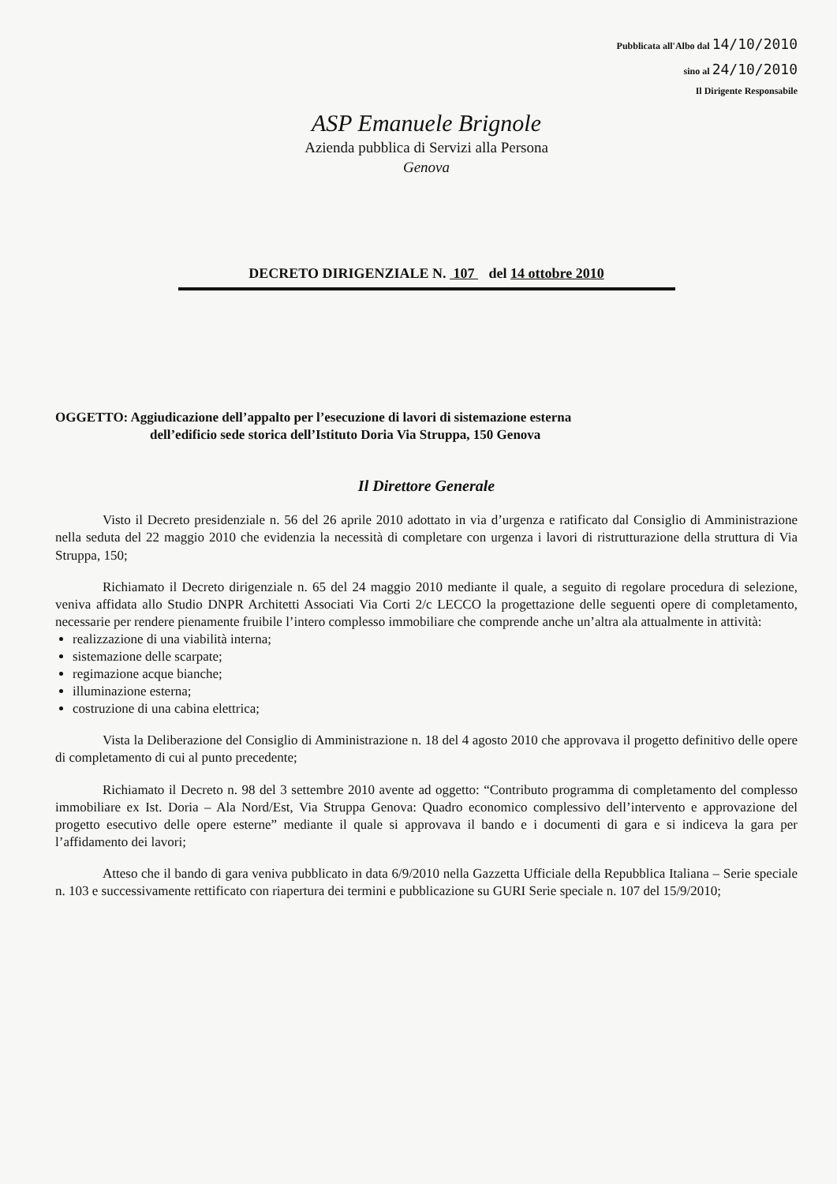Pubblicata all'Albo dal 14/10/2010
sino al 24/10/2010
Il Dirigente Responsabile
ASP Emanuele Brignole
Azienda pubblica di Servizi alla Persona
Genova
DECRETO DIRIGENZIALE N. 107 del 14 ottobre 2010
OGGETTO: Aggiudicazione dell’appalto per l’esecuzione di lavori di sistemazione esterna
dell’edificio sede storica dell’Istituto Doria Via Struppa, 150 Genova
Il Direttore Generale
Visto il Decreto presidenziale n. 56 del 26 aprile 2010 adottato in via d’urgenza e ratificato dal Consiglio di Amministrazione nella seduta del 22 maggio 2010 che evidenzia la necessità di completare con urgenza i lavori di ristrutturazione della struttura di Via Struppa, 150;
Richiamato il Decreto dirigenziale n. 65 del 24 maggio 2010 mediante il quale, a seguito di regolare procedura di selezione, veniva affidata allo Studio DNPR Architetti Associati Via Corti 2/c LECCO la progettazione delle seguenti opere di completamento, necessarie per rendere pienamente fruibile l’intero complesso immobiliare che comprende anche un’altra ala attualmente in attività:
realizzazione di una viabilità interna;
sistemazione delle scarpate;
regimazione acque bianche;
illuminazione esterna;
costruzione di una cabina elettrica;
Vista la Deliberazione del Consiglio di Amministrazione n. 18 del 4 agosto 2010 che approvava il progetto definitivo delle opere di completamento di cui al punto precedente;
Richiamato il Decreto n. 98 del 3 settembre 2010 avente ad oggetto: “Contributo programma di completamento del complesso immobiliare ex Ist. Doria – Ala Nord/Est, Via Struppa Genova: Quadro economico complessivo dell’intervento e approvazione del progetto esecutivo delle opere esterne” mediante il quale si approvava il bando e i documenti di gara e si indiceva la gara per l’affidamento dei lavori;
Atteso che il bando di gara veniva pubblicato in data 6/9/2010 nella Gazzetta Ufficiale della Repubblica Italiana – Serie speciale n. 103 e successivamente rettificato con riapertura dei termini e pubblicazione su GURI Serie speciale n. 107 del 15/9/2010;